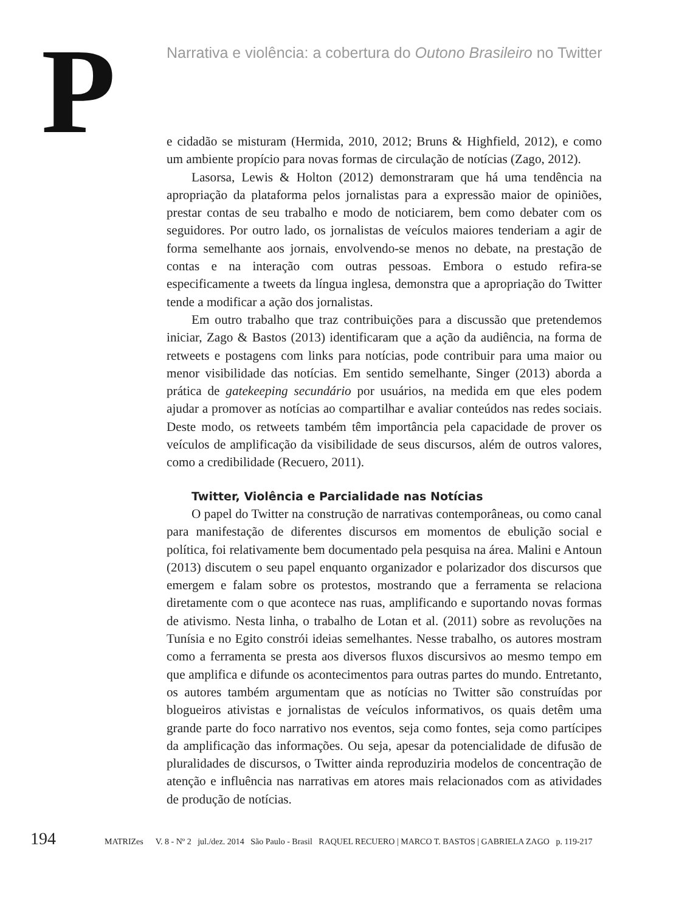P
Narrativa e violência: a cobertura do Outono Brasileiro no Twitter
e cidadão se misturam (Hermida, 2010, 2012; Bruns & Highfield, 2012), e como um ambiente propício para novas formas de circulação de notícias (Zago, 2012).
Lasorsa, Lewis & Holton (2012) demonstraram que há uma tendência na apropriação da plataforma pelos jornalistas para a expressão maior de opiniões, prestar contas de seu trabalho e modo de noticiarem, bem como debater com os seguidores. Por outro lado, os jornalistas de veículos maiores tenderiam a agir de forma semelhante aos jornais, envolvendo-se menos no debate, na prestação de contas e na interação com outras pessoas. Embora o estudo refira-se especificamente a tweets da língua inglesa, demonstra que a apropriação do Twitter tende a modificar a ação dos jornalistas.
Em outro trabalho que traz contribuições para a discussão que pretendemos iniciar, Zago & Bastos (2013) identificaram que a ação da audiência, na forma de retweets e postagens com links para notícias, pode contribuir para uma maior ou menor visibilidade das notícias. Em sentido semelhante, Singer (2013) aborda a prática de gatekeeping secundário por usuários, na medida em que eles podem ajudar a promover as notícias ao compartilhar e avaliar conteúdos nas redes sociais. Deste modo, os retweets também têm importância pela capacidade de prover os veículos de amplificação da visibilidade de seus discursos, além de outros valores, como a credibilidade (Recuero, 2011).
Twitter, Violência e Parcialidade nas Notícias
O papel do Twitter na construção de narrativas contemporâneas, ou como canal para manifestação de diferentes discursos em momentos de ebulição social e política, foi relativamente bem documentado pela pesquisa na área. Malini e Antoun (2013) discutem o seu papel enquanto organizador e polarizador dos discursos que emergem e falam sobre os protestos, mostrando que a ferramenta se relaciona diretamente com o que acontece nas ruas, amplificando e suportando novas formas de ativismo. Nesta linha, o trabalho de Lotan et al. (2011) sobre as revoluções na Tunísia e no Egito constrói ideias semelhantes. Nesse trabalho, os autores mostram como a ferramenta se presta aos diversos fluxos discursivos ao mesmo tempo em que amplifica e difunde os acontecimentos para outras partes do mundo. Entretanto, os autores também argumentam que as notícias no Twitter são construídas por blogueiros ativistas e jornalistas de veículos informativos, os quais detêm uma grande parte do foco narrativo nos eventos, seja como fontes, seja como partícipes da amplificação das informações. Ou seja, apesar da potencialidade de difusão de pluralidades de discursos, o Twitter ainda reproduziria modelos de concentração de atenção e influência nas narrativas em atores mais relacionados com as atividades de produção de notícias.
194 MATRIZes V. 8 - Nº 2 jul./dez. 2014 São Paulo - Brasil RAQUEL RECUERO | MARCO T. BASTOS | GABRIELA ZAGO p. 119-217